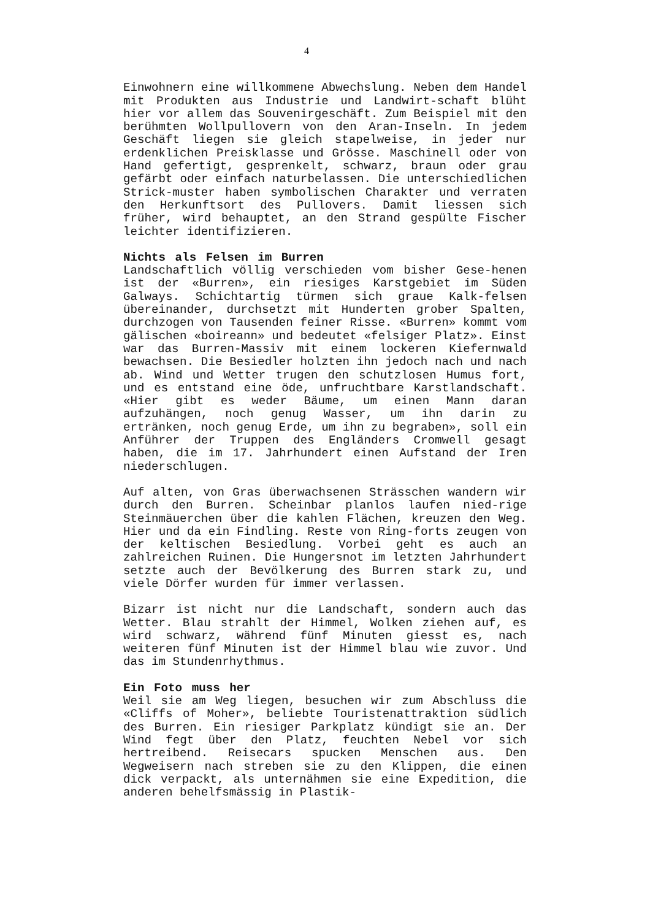4
Einwohnern eine willkommene Abwechslung. Neben dem Handel mit Produkten aus Industrie und Landwirt-schaft blüht hier vor allem das Souvenirgeschäft. Zum Beispiel mit den berühmten Wollpullovern von den Aran-Inseln. In jedem Geschäft liegen sie gleich stapelweise, in jeder nur erdenklichen Preisklasse und Grösse. Maschinell oder von Hand gefertigt, gesprenkelt, schwarz, braun oder grau gefärbt oder einfach naturbelassen. Die unterschiedlichen Strick-muster haben symbolischen Charakter und verraten den Herkunftsort des Pullovers. Damit liessen sich früher, wird behauptet, an den Strand gespülte Fischer leichter identifizieren.
Nichts als Felsen im Burren
Landschaftlich völlig verschieden vom bisher Gese-henen ist der «Burren», ein riesiges Karstgebiet im Süden Galways. Schichtartig türmen sich graue Kalk-felsen übereinander, durchsetzt mit Hunderten grober Spalten, durchzogen von Tausenden feiner Risse. «Burren» kommt vom gälischen «boireann» und bedeutet «felsiger Platz». Einst war das Burren-Massiv mit einem lockeren Kiefernwald bewachsen. Die Besiedler holzten ihn jedoch nach und nach ab. Wind und Wetter trugen den schutzlosen Humus fort, und es entstand eine öde, unfruchtbare Karstlandschaft. «Hier gibt es weder Bäume, um einen Mann daran aufzuhängen, noch genug Wasser, um ihn darin zu ertränken, noch genug Erde, um ihn zu begraben», soll ein Anführer der Truppen des Engländers Cromwell gesagt haben, die im 17. Jahrhundert einen Aufstand der Iren niederschlugen.
Auf alten, von Gras überwachsenen Strässchen wandern wir durch den Burren. Scheinbar planlos laufen nied-rige Steinmäuerchen über die kahlen Flächen, kreuzen den Weg. Hier und da ein Findling. Reste von Ring-forts zeugen von der keltischen Besiedlung. Vorbei geht es auch an zahlreichen Ruinen. Die Hungersnot im letzten Jahrhundert setzte auch der Bevölkerung des Burren stark zu, und viele Dörfer wurden für immer verlassen.
Bizarr ist nicht nur die Landschaft, sondern auch das Wetter. Blau strahlt der Himmel, Wolken ziehen auf, es wird schwarz, während fünf Minuten giesst es, nach weiteren fünf Minuten ist der Himmel blau wie zuvor. Und das im Stundenrhythmus.
Ein Foto muss her
Weil sie am Weg liegen, besuchen wir zum Abschluss die «Cliffs of Moher», beliebte Touristenattraktion südlich des Burren. Ein riesiger Parkplatz kündigt sie an. Der Wind fegt über den Platz, feuchten Nebel vor sich hertreibend. Reisecars spucken Menschen aus. Den Wegweisern nach streben sie zu den Klippen, die einen dick verpackt, als unternähmen sie eine Expedition, die anderen behelfsmässig in Plastik-